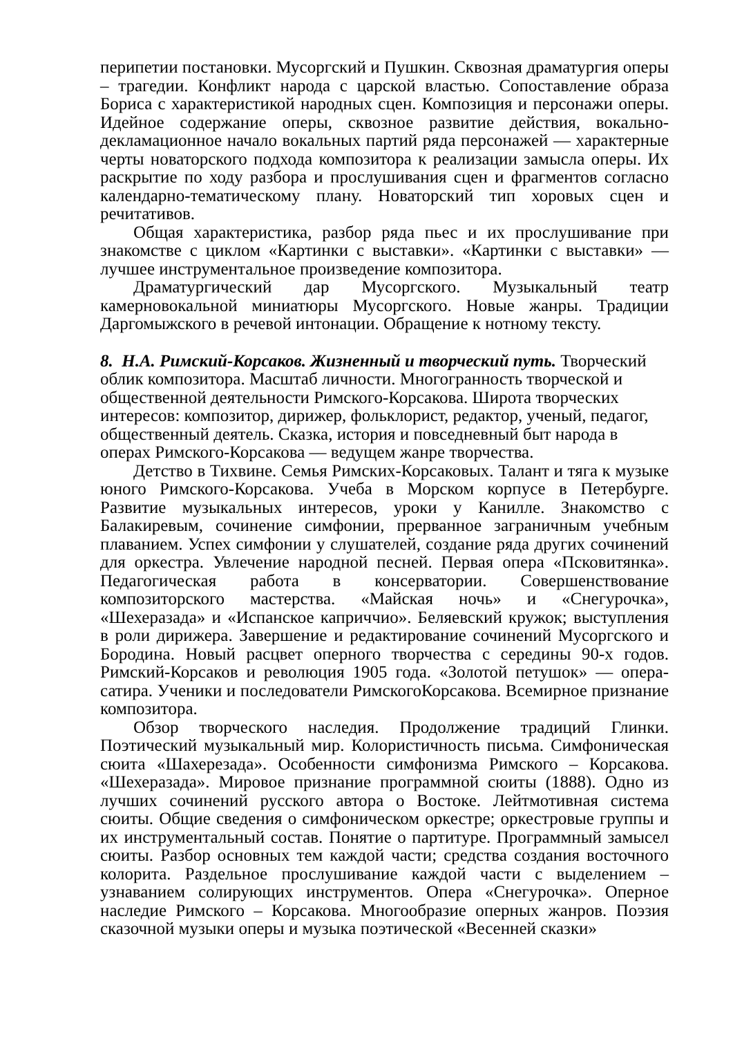перипетии постановки. Мусоргский и Пушкин. Сквозная драматургия оперы – трагедии. Конфликт народа с царской властью. Сопоставление образа Бориса с характеристикой народных сцен. Композиция и персонажи оперы. Идейное содержание оперы, сквозное развитие действия, вокально-декламационное начало вокальных партий ряда персонажей — характерные черты новаторского подхода композитора к реализации замысла оперы. Их раскрытие по ходу разбора и прослушивания сцен и фрагментов согласно календарно-тематическому плану. Новаторский тип хоровых сцен и речитативов.
Общая характеристика, разбор ряда пьес и их прослушивание при знакомстве с циклом «Картинки с выставки». «Картинки с выставки» — лучшее инструментальное произведение композитора.
Драматургический дар Мусоргского. Музыкальный театр камерновокальной миниатюры Мусоргского. Новые жанры. Традиции Даргомыжского в речевой интонации. Обращение к нотному тексту.
8. Н.А. Римский-Корсаков. Жизненный и творческий путь. Творческий облик композитора. Масштаб личности. Многогранность творческой и общественной деятельности Римского-Корсакова. Широта творческих интересов: композитор, дирижер, фольклорист, редактор, ученый, педагог, общественный деятель. Сказка, история и повседневный быт народа в операх Римского-Корсакова — ведущем жанре творчества.
Детство в Тихвине. Семья Римских-Корсаковых. Талант и тяга к музыке юного Римского-Корсакова. Учеба в Морском корпусе в Петербурге. Развитие музыкальных интересов, уроки у Канилле. Знакомство с Балакиревым, сочинение симфонии, прерванное заграничным учебным плаванием. Успех симфонии у слушателей, создание ряда других сочинений для оркестра. Увлечение народной песней. Первая опера «Псковитянка». Педагогическая работа в консерватории. Совершенствование композиторского мастерства. «Майская ночь» и «Снегурочка», «Шехеразада» и «Испанское каприччио». Беляевский кружок; выступления в роли дирижера. Завершение и редактирование сочинений Мусоргского и Бородина. Новый расцвет оперного творчества с середины 90-х годов. Римский-Корсаков и революция 1905 года. «Золотой петушок» — опера-сатира. Ученики и последователи РимскогоКорсакова. Всемирное признание композитора.
Обзор творческого наследия. Продолжение традиций Глинки. Поэтический музыкальный мир. Колористичность письма. Симфоническая сюита «Шахерезада». Особенности симфонизма Римского – Корсакова. «Шехеразада». Мировое признание программной сюиты (1888). Одно из лучших сочинений русского автора о Востоке. Лейтмотивная система сюиты. Общие сведения о симфоническом оркестре; оркестровые группы и их инструментальный состав. Понятие о партитуре. Программный замысел сюиты. Разбор основных тем каждой части; средства создания восточного колорита. Раздельное прослушивание каждой части с выделением – узнаванием солирующих инструментов. Опера «Снегурочка». Оперное наследие Римского – Корсакова. Многообразие оперных жанров. Поэзия сказочной музыки оперы и музыка поэтической «Весенней сказки»